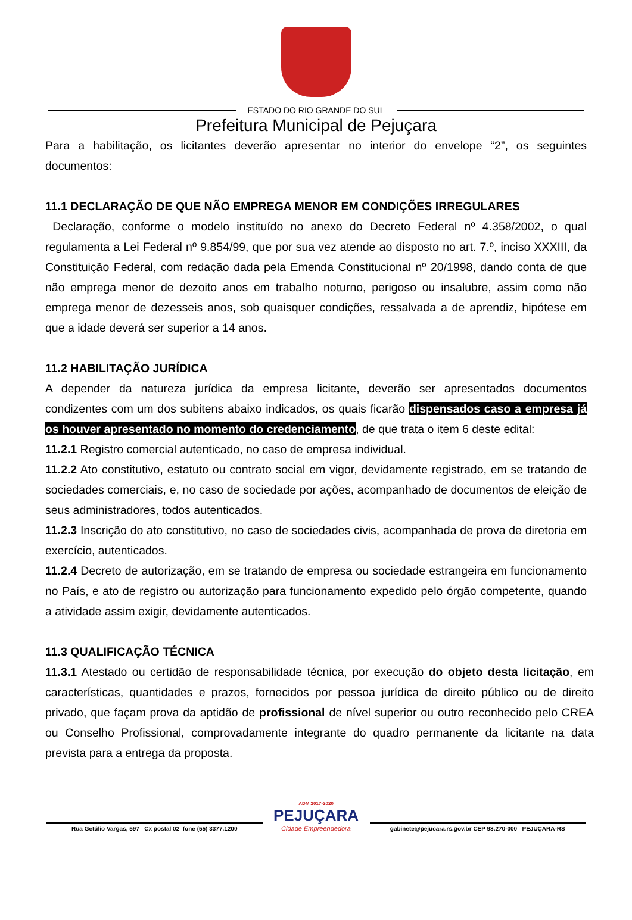ESTADO DO RIO GRANDE DO SUL
Prefeitura Municipal de Pejuçara
Para a habilitação, os licitantes deverão apresentar no interior do envelope “2”, os seguintes documentos:
11.1 DECLARAÇÃO DE QUE NÃO EMPREGA MENOR EM CONDIÇÕES IRREGULARES
Declaração, conforme o modelo instituído no anexo do Decreto Federal nº 4.358/2002, o qual regulamenta a Lei Federal nº 9.854/99, que por sua vez atende ao disposto no art. 7.º, inciso XXXIII, da Constituição Federal, com redação dada pela Emenda Constitucional nº 20/1998, dando conta de que não emprega menor de dezoito anos em trabalho noturno, perigoso ou insalubre, assim como não emprega menor de dezesseis anos, sob quaisquer condições, ressalvada a de aprendiz, hipótese em que a idade deverá ser superior a 14 anos.
11.2 HABILITAÇÃO JURÍDICA
A depender da natureza jurídica da empresa licitante, deverão ser apresentados documentos condizentes com um dos subitens abaixo indicados, os quais ficarão dispensados caso a empresa já os houver apresentado no momento do credenciamento, de que trata o item 6 deste edital:
11.2.1 Registro comercial autenticado, no caso de empresa individual.
11.2.2 Ato constitutivo, estatuto ou contrato social em vigor, devidamente registrado, em se tratando de sociedades comerciais, e, no caso de sociedade por ações, acompanhado de documentos de eleição de seus administradores, todos autenticados.
11.2.3 Inscrição do ato constitutivo, no caso de sociedades civis, acompanhada de prova de diretoria em exercício, autenticados.
11.2.4 Decreto de autorização, em se tratando de empresa ou sociedade estrangeira em funcionamento no País, e ato de registro ou autorização para funcionamento expedido pelo órgão competente, quando a atividade assim exigir, devidamente autenticados.
11.3 QUALIFICAÇÃO TÉCNICA
11.3.1 Atestado ou certidão de responsabilidade técnica, por execução do objeto desta licitação, em características, quantidades e prazos, fornecidos por pessoa jurídica de direito público ou de direito privado, que façam prova da aptidão de profissional de nível superior ou outro reconhecido pelo CREA ou Conselho Profissional, comprovadamente integrante do quadro permanente da licitante na data prevista para a entrega da proposta.
Rua Getúlio Vargas, 597 Cx postal 02 fone (55) 3377.1200
ADM 2017-2020
PEJUÇARA
Cidade Empreendedora
gabinete@pejucara.rs.gov.br CEP 98.270-000 PEJUÇARA-RS